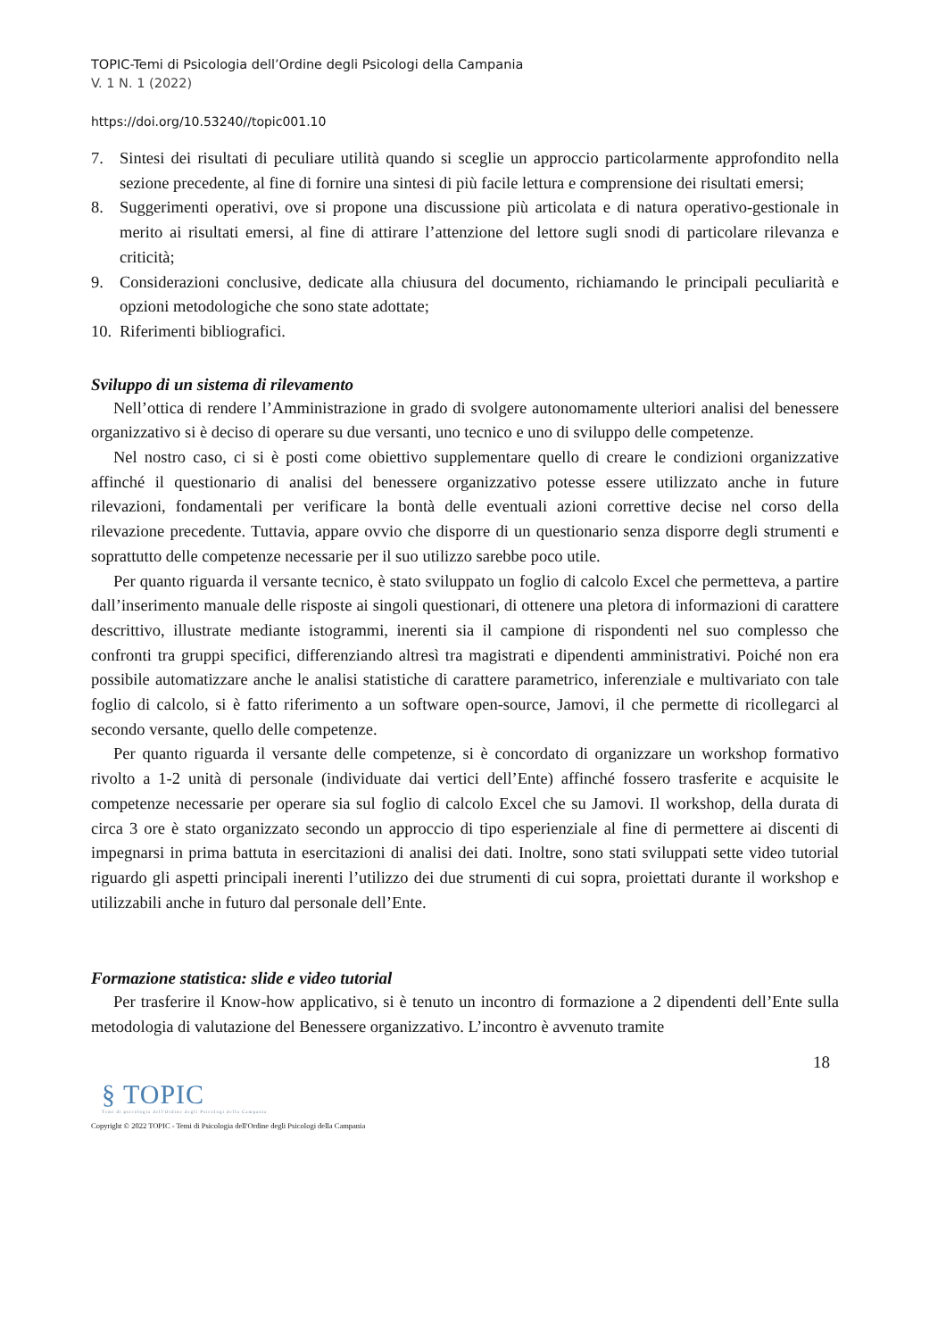TOPIC-Temi di Psicologia dell’Ordine degli Psicologi della Campania
V. 1 N. 1 (2022)
https://doi.org/10.53240//topic001.10
7. Sintesi dei risultati di peculiare utilità quando si sceglie un approccio particolarmente approfondito nella sezione precedente, al fine di fornire una sintesi di più facile lettura e comprensione dei risultati emersi;
8. Suggerimenti operativi, ove si propone una discussione più articolata e di natura operativo-gestionale in merito ai risultati emersi, al fine di attirare l’attenzione del lettore sugli snodi di particolare rilevanza e criticità;
9. Considerazioni conclusive, dedicate alla chiusura del documento, richiamando le principali peculiarità e opzioni metodologiche che sono state adottate;
10. Riferimenti bibliografici.
Sviluppo di un sistema di rilevamento
Nell’ottica di rendere l’Amministrazione in grado di svolgere autonomamente ulteriori analisi del benessere organizzativo si è deciso di operare su due versanti, uno tecnico e uno di sviluppo delle competenze.
Nel nostro caso, ci si è posti come obiettivo supplementare quello di creare le condizioni organizzative affinché il questionario di analisi del benessere organizzativo potesse essere utilizzato anche in future rilevazioni, fondamentali per verificare la bontà delle eventuali azioni correttive decise nel corso della rilevazione precedente. Tuttavia, appare ovvio che disporre di un questionario senza disporre degli strumenti e soprattutto delle competenze necessarie per il suo utilizzo sarebbe poco utile.
Per quanto riguarda il versante tecnico, è stato sviluppato un foglio di calcolo Excel che permetteva, a partire dall’inserimento manuale delle risposte ai singoli questionari, di ottenere una pletora di informazioni di carattere descrittivo, illustrate mediante istogrammi, inerenti sia il campione di rispondenti nel suo complesso che confronti tra gruppi specifici, differenziando altresì tra magistrati e dipendenti amministrativi. Poiché non era possibile automatizzare anche le analisi statistiche di carattere parametrico, inferenziale e multivariato con tale foglio di calcolo, si è fatto riferimento a un software open-source, Jamovi, il che permette di ricollegarci al secondo versante, quello delle competenze.
Per quanto riguarda il versante delle competenze, si è concordato di organizzare un workshop formativo rivolto a 1-2 unità di personale (individuate dai vertici dell’Ente) affinché fossero trasferite e acquisite le competenze necessarie per operare sia sul foglio di calcolo Excel che su Jamovi. Il workshop, della durata di circa 3 ore è stato organizzato secondo un approccio di tipo esperienziale al fine di permettere ai discenti di impegnarsi in prima battuta in esercitazioni di analisi dei dati. Inoltre, sono stati sviluppati sette video tutorial riguardo gli aspetti principali inerenti l’utilizzo dei due strumenti di cui sopra, proiettati durante il workshop e utilizzabili anche in futuro dal personale dell’Ente.
Formazione statistica: slide e video tutorial
Per trasferire il Know-how applicativo, si è tenuto un incontro di formazione a 2 dipendenti dell’Ente sulla metodologia di valutazione del Benessere organizzativo. L’incontro è avvenuto tramite
18
§ TOPIC
Temi di psicologia dell'Ordine degli Psicologi della Campania
Copyright © 2022 TOPIC - Temi di Psicologia dell'Ordine degli Psicologi della Campania